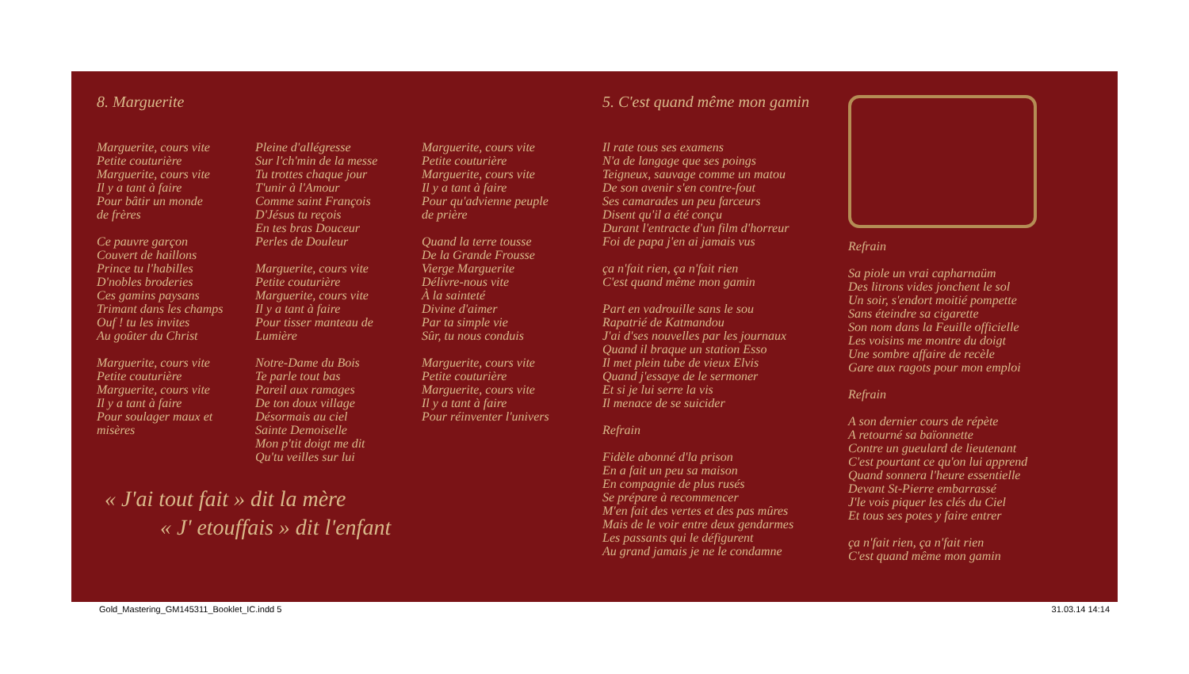8. Marguerite
Marguerite, cours vite
Petite couturière
Marguerite, cours vite
Il y a tant à faire
Pour bâtir un monde
de frères
Ce pauvre garçon
Couvert de haillons
Prince tu l'habilles
D'nobles broderies
Ces gamins paysans
Trimant dans les champs
Ouf ! tu les invites
Au goûter du Christ
Marguerite, cours vite
Petite couturière
Marguerite, cours vite
Il y a tant à faire
Pour soulager maux et
misères
Pleine d'allégresse
Sur l'ch'min de la messe
Tu trottes chaque jour
T'unir à l'Amour
Comme saint François
D'Jésus tu reçois
En tes bras Douceur
Perles de Douleur
Marguerite, cours vite
Petite couturière
Marguerite, cours vite
Il y a tant à faire
Pour tisser manteau de
Lumière
Notre-Dame du Bois
Te parle tout bas
Pareil aux ramages
De ton doux village
Désormais au ciel
Sainte Demoiselle
Mon p'tit doigt me dit
Qu'tu veilles sur lui
Marguerite, cours vite
Petite couturière
Marguerite, cours vite
Il y a tant à faire
Pour qu'advienne peuple
de prière
Quand la terre tousse
De la Grande Frousse
Vierge Marguerite
Délivre-nous vite
À la sainteté
Divine d'aimer
Par ta simple vie
Sûr, tu nous conduis
Marguerite, cours vite
Petite couturière
Marguerite, cours vite
Il y a tant à faire
Pour réinventer l'univers
« J'ai tout fait » dit la mère
« J' etouffais » dit l'enfant
5. C'est quand même mon gamin
Il rate tous ses examens
N'a de langage que ses poings
Teigneux, sauvage comme un matou
De son avenir s'en contre-fout
Ses camarades un peu farceurs
Disent qu'il a été conçu
Durant l'entracte d'un film d'horreur
Foi de papa j'en ai jamais vus
ça n'fait rien, ça n'fait rien
C'est quand même mon gamin
Part en vadrouille sans le sou
Rapatrié de Katmandou
J'ai d'ses nouvelles par les journaux
Quand il braque un station Esso
Il met plein tube de vieux Elvis
Quand j'essaye de le sermoner
Et si je lui serre la vis
Il menace de se suicider
Refrain
Fidèle abonné d'la prison
En a fait un peu sa maison
En compagnie de plus rusés
Se prépare à recommencer
M'en fait des vertes et des pas mûres
Mais de le voir entre deux gendarmes
Les passants qui le défigurent
Au grand jamais je ne le condamne
Refrain
Sa piole un vrai capharnaüm
Des litrons vides jonchent le sol
Un soir, s'endort moitié pompette
Sans éteindre sa cigarette
Son nom dans la Feuille officielle
Les voisins me montre du doigt
Une sombre affaire de recèle
Gare aux ragots pour mon emploi
Refrain
A son dernier cours de répète
A retourné sa baïonnette
Contre un gueulard de lieutenant
C'est pourtant ce qu'on lui apprend
Quand sonnera l'heure essentielle
Devant St-Pierre embarrassé
J'le vois piquer les clés du Ciel
Et tous ses potes y faire entrer
ça n'fait rien, ça n'fait rien
C'est quand même mon gamin
Gold_Mastering_GM145311_Booklet_IC.indd 5 31.03.14 14:14